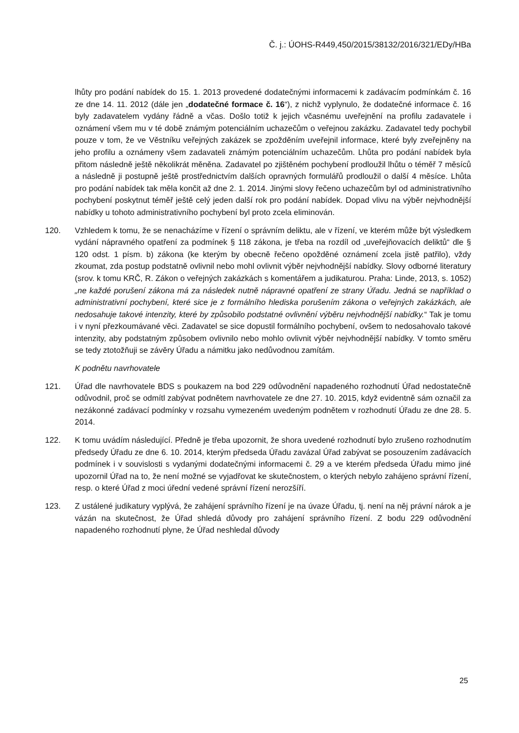Č. j.: ÚOHS-R449,450/2015/38132/2016/321/EDy/HBa
lhůty pro podání nabídek do 15. 1. 2013 provedené dodatečnými informacemi k zadávacím podmínkám č. 16 ze dne 14. 11. 2012 (dále jen „dodatečné formace č. 16“), z nichž vyplynulo, že dodatečné informace č. 16 byly zadavatelem vydány řádně a včas. Došlo totiž k jejich včasnému uveřejnění na profilu zadavatele i oznámení všem mu v té době známým potenciálním uchazečům o veřejnou zakázku. Zadavatel tedy pochybil pouze v tom, že ve Věstníku veřejných zakázek se zpožděním uveřejnil informace, které byly zveřejněny na jeho profilu a oznámeny všem zadavateli známým potenciálním uchazečům. Lhůta pro podání nabídek byla přitom následně ještě několikrát měněna. Zadavatel po zjištěném pochybení prodloužil lhůtu o téměř 7 měsíců a následně ji postupně ještě prostřednictvím dalších opravných formulářů prodloužil o další 4 měsíce. Lhůta pro podání nabídek tak měla končit až dne 2. 1. 2014. Jinými slovy řečeno uchazečům byl od administrativního pochybení poskytnut téměř ještě celý jeden další rok pro podání nabídek. Dopad vlivu na výběr nejvhodnější nabídky u tohoto administrativního pochybení byl proto zcela eliminován.
120. Vzhledem k tomu, že se nenacházíme v řízení o správním deliktu, ale v řízení, ve kterém může být výsledkem vydání nápravného opatření za podmínek § 118 zákona, je třeba na rozdíl od „uveřejňovacích deliktů“ dle § 120 odst. 1 písm. b) zákona (ke kterým by obecně řečeno opožděné oznámení zcela jistě patřilo), vždy zkoumat, zda postup podstatně ovlivnil nebo mohl ovlivnit výběr nejvhodnější nabídky. Slovy odborné literatury (srov. k tomu KRČ, R. Zákon o veřejných zakázkách s komentářem a judikaturou. Praha: Linde, 2013, s. 1052) „ne každé porušení zákona má za následek nutně nápravné opatření ze strany Úřadu. Jedná se například o administrativní pochybení, které sice je z formálního hlediska porušením zákona o veřejných zakázkách, ale nedosahuje takové intenzity, které by způsobilo podstatné ovlivnění výběru nejvhodnější nabídky.“ Tak je tomu i v nyní přezkoumávané věci. Zadavatel se sice dopustil formálního pochybení, ovšem to nedosahovalo takové intenzity, aby podstatným způsobem ovlivnilo nebo mohlo ovlivnit výběr nejvhodnější nabídky. V tomto směru se tedy ztotožňuji se závěry Úřadu a námitku jako nedůvodnou zamítám.
K podnětu navrhovatele
121. Úřad dle navrhovatele BDS s poukazem na bod 229 odůvodnění napadeného rozhodnutí Úřad nedostatečně odůvodnil, proč se odmítl zabývat podnětem navrhovatele ze dne 27. 10. 2015, když evidentně sám označil za nezákonné zadávací podmínky v rozsahu vymezeném uvedeným podnětem v rozhodnutí Úřadu ze dne 28. 5. 2014.
122. K tomu uvádím následující. Předně je třeba upozornit, že shora uvedené rozhodnutí bylo zrušeno rozhodnutím předsedy Úřadu ze dne 6. 10. 2014, kterým předseda Úřadu zavázal Úřad zabývat se posouzením zadávacích podmínek i v souvislosti s vydanými dodatečnými informacemi č. 29 a ve kterém předseda Úřadu mimo jiné upozornil Úřad na to, že není možné se vyjadřovat ke skutečnostem, o kterých nebylo zahájeno správní řízení, resp. o které Úřad z moci úřední vedené správní řízení nerozšíří.
123. Z ustálené judikatury vyplývá, že zahájení správního řízení je na úvaze Úřadu, tj. není na něj právní nárok a je vázán na skutečnost, že Úřad shledá důvody pro zahájení správního řízení. Z bodu 229 odůvodnění napadeného rozhodnutí plyne, že Úřad neshledal důvody
25